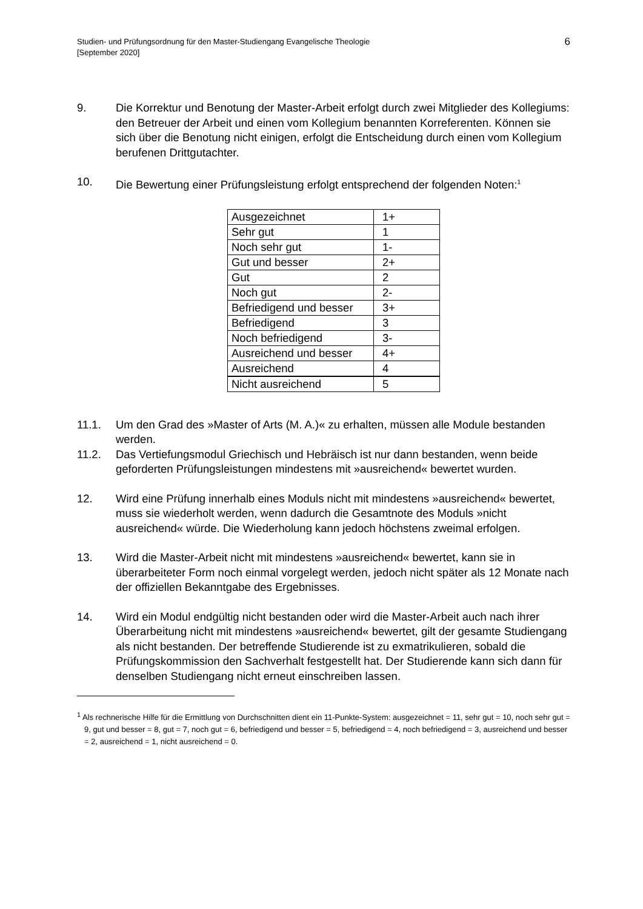Studien- und Prüfungsordnung für den Master-Studiengang Evangelische Theologie
[September 2020]
6
9. Die Korrektur und Benotung der Master-Arbeit erfolgt durch zwei Mitglieder des Kollegiums: den Betreuer der Arbeit und einen vom Kollegium benannten Korreferenten. Können sie sich über die Benotung nicht einigen, erfolgt die Entscheidung durch einen vom Kollegium berufenen Drittgutachter.
10. Die Bewertung einer Prüfungsleistung erfolgt entsprechend der folgenden Noten:<sup>1</sup>
| Ausgezeichnet | 1+ |
| Sehr gut | 1 |
| Noch sehr gut | 1- |
| Gut und besser | 2+ |
| Gut | 2 |
| Noch gut | 2- |
| Befriedigend und besser | 3+ |
| Befriedigend | 3 |
| Noch befriedigend | 3- |
| Ausreichend und besser | 4+ |
| Ausreichend | 4 |
| Nicht ausreichend | 5 |
11.1. Um den Grad des »Master of Arts (M. A.)« zu erhalten, müssen alle Module bestanden werden.
11.2. Das Vertiefungsmodul Griechisch und Hebräisch ist nur dann bestanden, wenn beide geforderten Prüfungsleistungen mindestens mit »ausreichend« bewertet wurden.
12. Wird eine Prüfung innerhalb eines Moduls nicht mit mindestens »ausreichend« bewertet, muss sie wiederholt werden, wenn dadurch die Gesamtnote des Moduls »nicht ausreichend« würde. Die Wiederholung kann jedoch höchstens zweimal erfolgen.
13. Wird die Master-Arbeit nicht mit mindestens »ausreichend« bewertet, kann sie in überarbeiteter Form noch einmal vorgelegt werden, jedoch nicht später als 12 Monate nach der offiziellen Bekanntgabe des Ergebnisses.
14. Wird ein Modul endgültig nicht bestanden oder wird die Master-Arbeit auch nach ihrer Überarbeitung nicht mit mindestens »ausreichend« bewertet, gilt der gesamte Studiengang als nicht bestanden. Der betreffende Studierende ist zu exmatrikulieren, sobald die Prüfungskommission den Sachverhalt festgestellt hat. Der Studierende kann sich dann für denselben Studiengang nicht erneut einschreiben lassen.
<sup>1</sup> Als rechnerische Hilfe für die Ermittlung von Durchschnitten dient ein 11-Punkte-System: ausgezeichnet = 11, sehr gut = 10, noch sehr gut = 9, gut und besser = 8, gut = 7, noch gut = 6, befriedigend und besser = 5, befriedigend = 4, noch befriedigend = 3, ausreichend und besser = 2, ausreichend = 1, nicht ausreichend = 0.